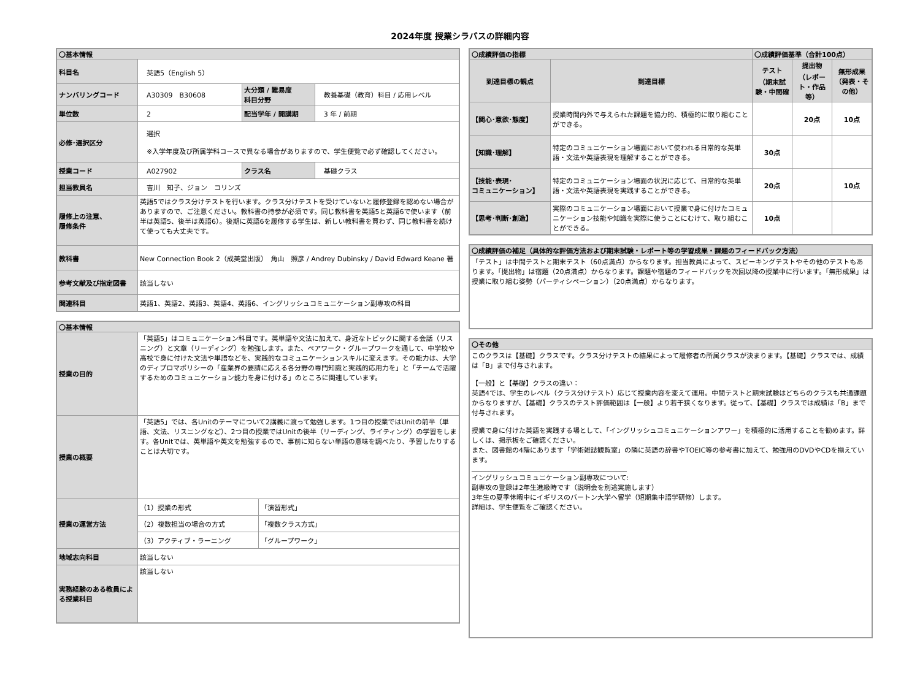2024年度 授業シラバスの詳細内容
| 〇基本情報 | | | |
| 科目名 | 英語5（English 5） | | |
| ナンバリングコード | A30309 B30608 | 大分類 / 難易度 科目分野 | 教養基礎（教育）科目 / 応用レベル |
| 単位数 | 2 | 配当学年 / 開講期 | 3 年 / 前期 |
| 必修･選択区分 | 選択 ※入学年度及び所属学科コースで異なる場合がありますので、学生便覧で必ず確認してください。 | | |
| 授業コード | A027902 | クラス名 | 基礎クラス |
| 担当教員名 | 吉川 知子、ジョン コリンズ | | |
| 履修上の注意、 履修条件 | 英語5ではクラス分けテストを行います。クラス分けテストを受けていないと履修登録を認めない場合がありますので、ご注意ください。教科書の持参が必須です。同じ教科書を英語5と英語6で使います（前半は英語5、後半は英語6）。後期に英語6を履修する学生は、新しい教科書を買わず、同じ教科書を続けて使っても大丈夫です。 | | |
| 教科書 | New Connection Book 2（成美堂出版） 角山 照彦 / Andrey Dubinsky / David Edward Keane 著 | | |
| 参考文献及び指定図書 | 該当しない | | |
| 関連科目 | 英語1、英語2、英語3、英語4、英語6、イングリッシュコミュニケーション副専攻の科目 | | |
| 〇基本情報 | | |
| 授業の目的 | 「英語5」はコミュニケーション科目です。英単語や文法に加えて、身近なトピックに関する会話（リスニング）と文章（リーディング）を勉強します。また、ペアワーク・グループワークを通して、中学校や高校で身に付けた文法や単語などを、実践的なコミュニケーションスキルに変えます。その能力は、大学のディプロマポリシーの「産業界の要請に応える各分野の専門知識と実践的応用力を」と「チームで活躍するためのコミュニケーション能力を身に付ける」のところに関連しています。 | |
| 授業の概要 | 「英語5」では、各Unitのテーマについて2講義に渡って勉強します。1つ目の授業ではUnitの前半（単語、文法、リスニングなど）、2つ目の授業ではUnitの後半（リーディング、ライティング）の学習をします。各Unitでは、英単語や英文を勉強するので、事前に知らない単語の意味を調べたり、予習したりすることは大切です。 | |
| 授業の運営方法 | （1）授業の形式 | 「演習形式」 |
| | （2）複数担当の場合の方式 | 「複数クラス方式」 |
| | （3）アクティブ・ラーニング | 「グループワーク」 |
| 地域志向科目 | 該当しない | |
| 実務経験のある教員による授業科目 | 該当しない | |
| 〇成績評価の指標 | | 〇成績評価基準（合計100点） | | |
| 到達目標の観点 | 到達目標 | テスト （期末試験・中間確 | 提出物 （レポート・作品等） | 無形成果 （発表・その他） |
| 【関心･意欲･態度】 | 授業時間内外で与えられた課題を協力的、積極的に取り組むことができる。 | | 20点 | 10点 |
| 【知識･理解】 | 特定のコミュニケーション場面において使われる日常的な英単語・文法や英語表現を理解することができる。 | 30点 | | |
| 【技能･表現･ コミュニケーション】 | 特定のコミュニケーション場面の状況に応じて、日常的な英単語・文法や英語表現を実践することができる。 | 20点 | | 10点 |
| 【思考･判断･創造】 | 実際のコミュニケーション場面において授業で身に付けたコミュニケーション技能や知識を実際に使うことにむけて、取り組むことができる。 | 10点 | | |
| 〇成績評価の補足（具体的な評価方法および期末試験・レポート等の学習成果・課題のフィードバック方法） |
| 「テスト」は中間テストと期末テスト（60点満点）からなります。担当教員によって、スピーキングテストやその他のテストもあります。「提出物」は宿題（20点満点）からなります。課題や宿題のフィードバックを次回以降の授業中に行います。「無形成果」は授業に取り組む姿勢（パーティシペーション）（20点満点）からなります。 |
| 〇その他 |
| このクラスは【基礎】クラスです。クラス分けテストの結果によって履修者の所属クラスが決まります。【基礎】クラスでは、成績は「B」まで付与されます。 【一般】と【基礎】クラスの違い： 英語4では、学生のレベル（クラス分けテスト）応じて授業内容を変えて運用。中間テストと期末試験はどちらのクラスも共通課題からなりますが、【基礎】クラスのテスト評価範囲は【一般】より若干狭くなります。従って、【基礎】クラスでは成績は「B」まで付与されます。 授業で身に付けた英語を実践する場として、「イングリッシュコミュニケーションアワー」を積極的に活用することを勧めます。詳しくは、掲示板をご確認ください。 また、図書館の4階にあります「学術雑誌観覧室」の隣に英語の辞書やTOEIC等の参考書に加えて、勉強用のDVDやCDを揃えています。 ______________________________________________ イングリッシュコミュニケーション副専攻について: 副専攻の登録は2年生進級時です（説明会を別途実施します） 3年生の夏季休暇中にイギリスのバートン大学へ留学（短期集中語学研修）します。 詳細は、学生便覧をご確認ください。 |